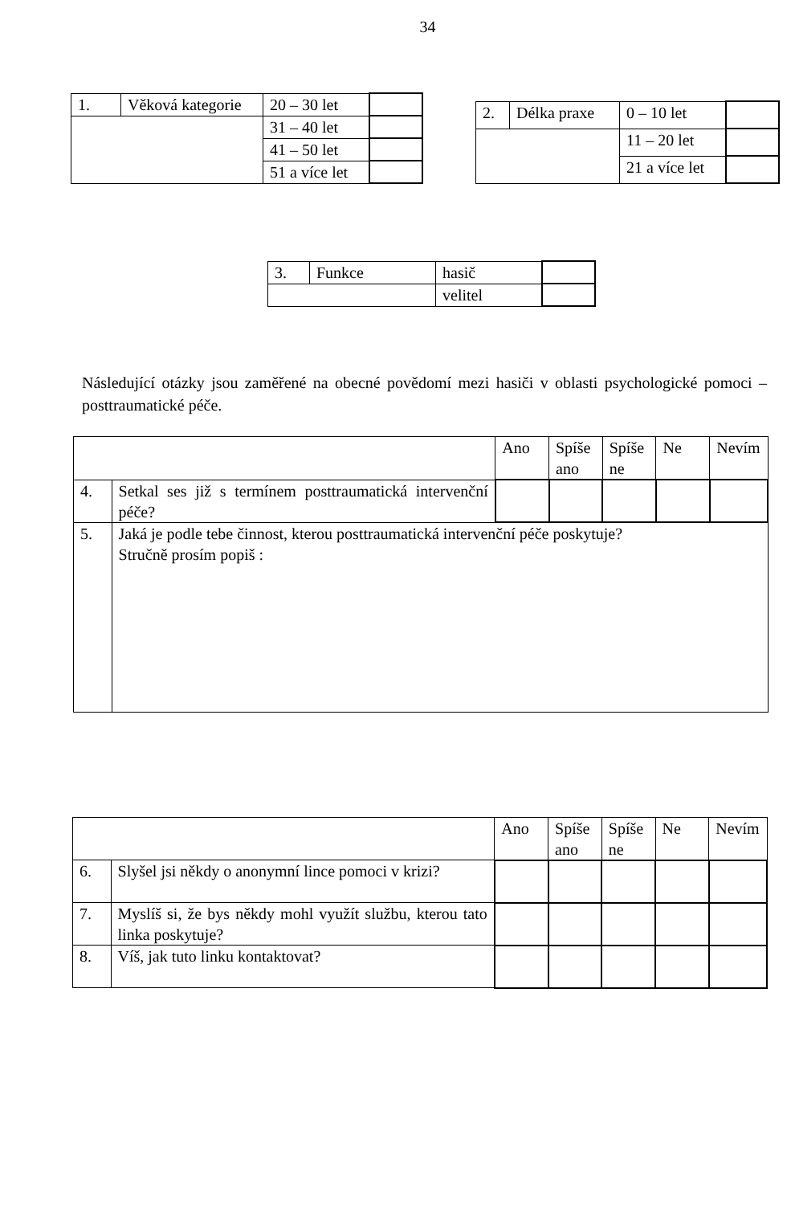34
| 1. | Věková kategorie | 20 – 30 let | |
| | | 31 – 40 let | |
| | | 41 – 50 let | |
| | | 51 a více let | |
| 2. | Délka praxe | 0 – 10 let | |
| | | 11 – 20 let | |
| | | 21 a více let | |
| 3. | Funkce | hasič | |
| | | velitel | |
Následující otázky jsou zaměřené na obecné povědomí mezi hasiči v oblasti psychologické pomoci – posttraumatické péče.
| | | Ano | Spíše ano | Spíše ne | Ne | Nevím |
| 4. | Setkal ses již s termínem posttraumatická intervenční péče? | | | | | |
| 5. | Jaká je podle tebe činnost, kterou posttraumatická intervenční péče poskytuje? Stručně prosím popiš : | | | | | |
| | | Ano | Spíše ano | Spíše ne | Ne | Nevím |
| 6. | Slyšel jsi někdy o anonymní lince pomoci v krizi? | | | | | |
| 7. | Myslíš si, že bys někdy mohl využít službu, kterou tato linka poskytuje? | | | | | |
| 8. | Víš, jak tuto linku kontaktovat? | | | | | |